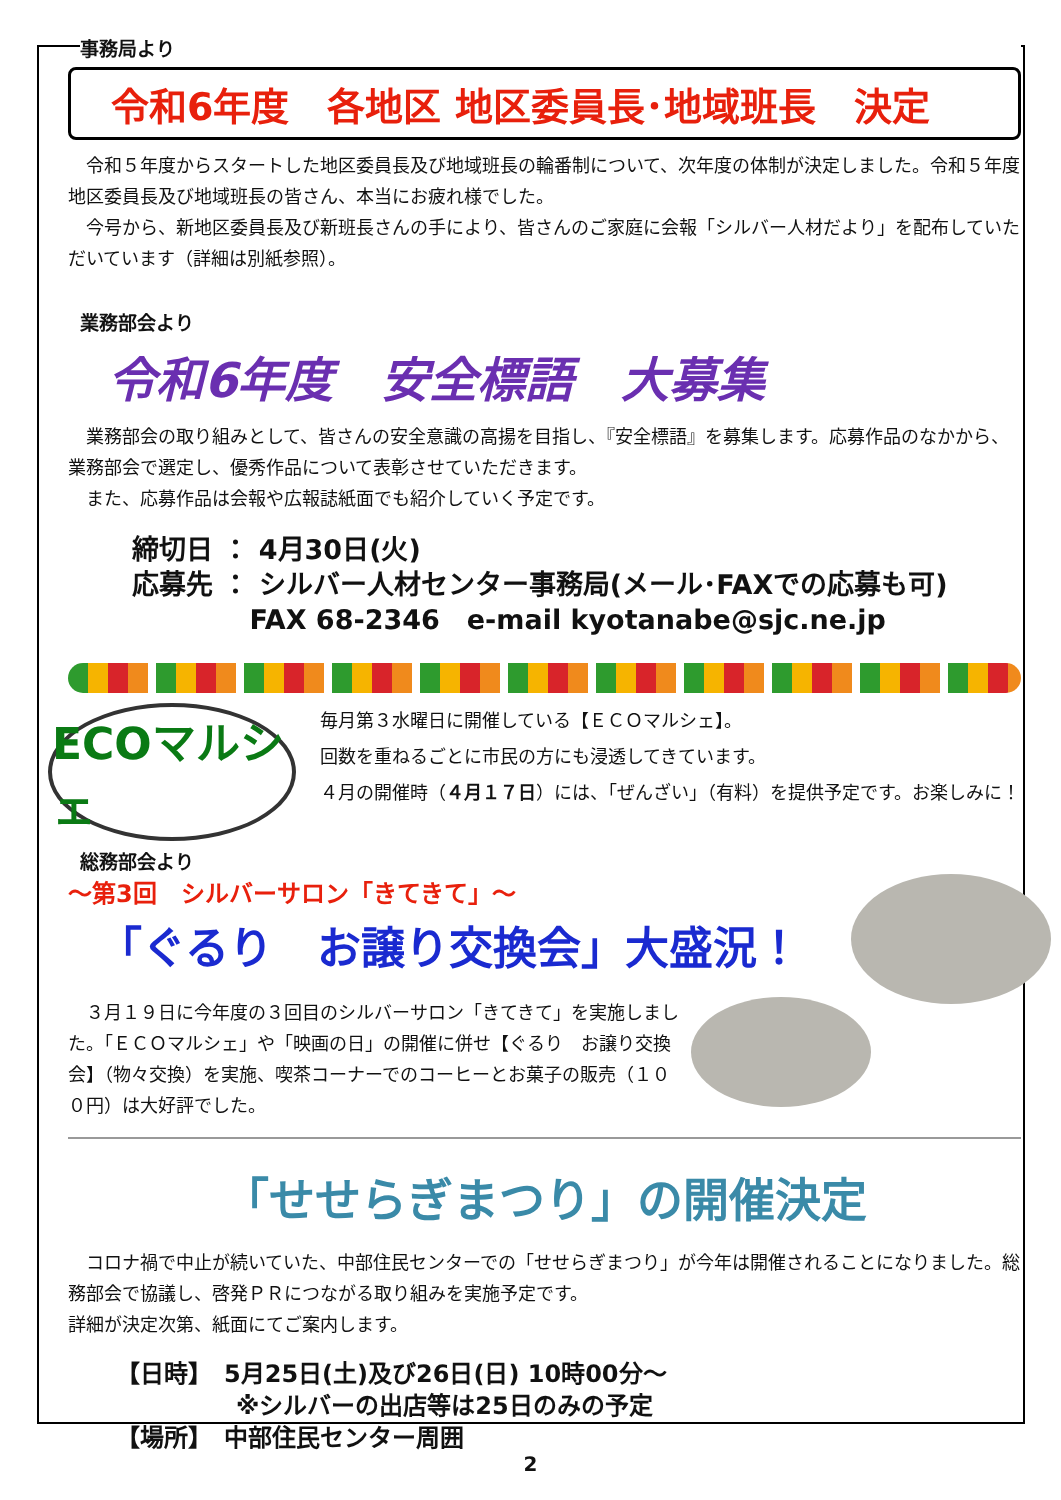事務局より
令和6年度　各地区 地区委員長･地域班長　決定
　令和５年度からスタートした地区委員長及び地域班長の輪番制について、次年度の体制が決定しました。令和５年度　地区委員長及び地域班長の皆さん、本当にお疲れ様でした。
　今号から、新地区委員長及び新班長さんの手により、皆さんのご家庭に会報「シルバー人材だより」を配布していただいています（詳細は別紙参照）。
業務部会より
令和6年度　安全標語　大募集
　業務部会の取り組みとして、皆さんの安全意識の高揚を目指し、『安全標語』を募集します。応募作品のなかから、業務部会で選定し、優秀作品について表彰させていただきます。
　また、応募作品は会報や広報誌紙面でも紹介していく予定です。
締切日 ： 4月30日(火)
応募先 ： シルバー人材センター事務局(メール･FAXでの応募も可)
　　　　 FAX 68-2346　e-mail kyotanabe@sjc.ne.jp
ECOマルシェ
毎月第３水曜日に開催している【ＥＣＯマルシェ】。
回数を重ねるごとに市民の方にも浸透してきています。
４月の開催時（４月１７日）には、「ぜんざい」（有料）を提供予定です。お楽しみに！
総務部会より
～第3回　シルバーサロン「きてきて」～
「ぐるり　お譲り交換会」大盛況！
　３月１９日に今年度の３回目のシルバーサロン「きてきて」を実施しました。「ＥＣＯマルシェ」や「映画の日」の開催に併せ【ぐるり　お譲り交換会】（物々交換）を実施、喫茶コーナーでのコーヒーとお菓子の販売（１００円）は大好評でした。
「せせらぎまつり」の開催決定
　コロナ禍で中止が続いていた、中部住民センターでの「せせらぎまつり」が今年は開催されることになりました。総務部会で協議し、啓発ＰＲにつながる取り組みを実施予定です。
詳細が決定次第、紙面にてご案内します。
【日時】　5月25日(土)及び26日(日) 10時00分～
　　　　　※シルバーの出店等は25日のみの予定
【場所】　中部住民センター周囲
2